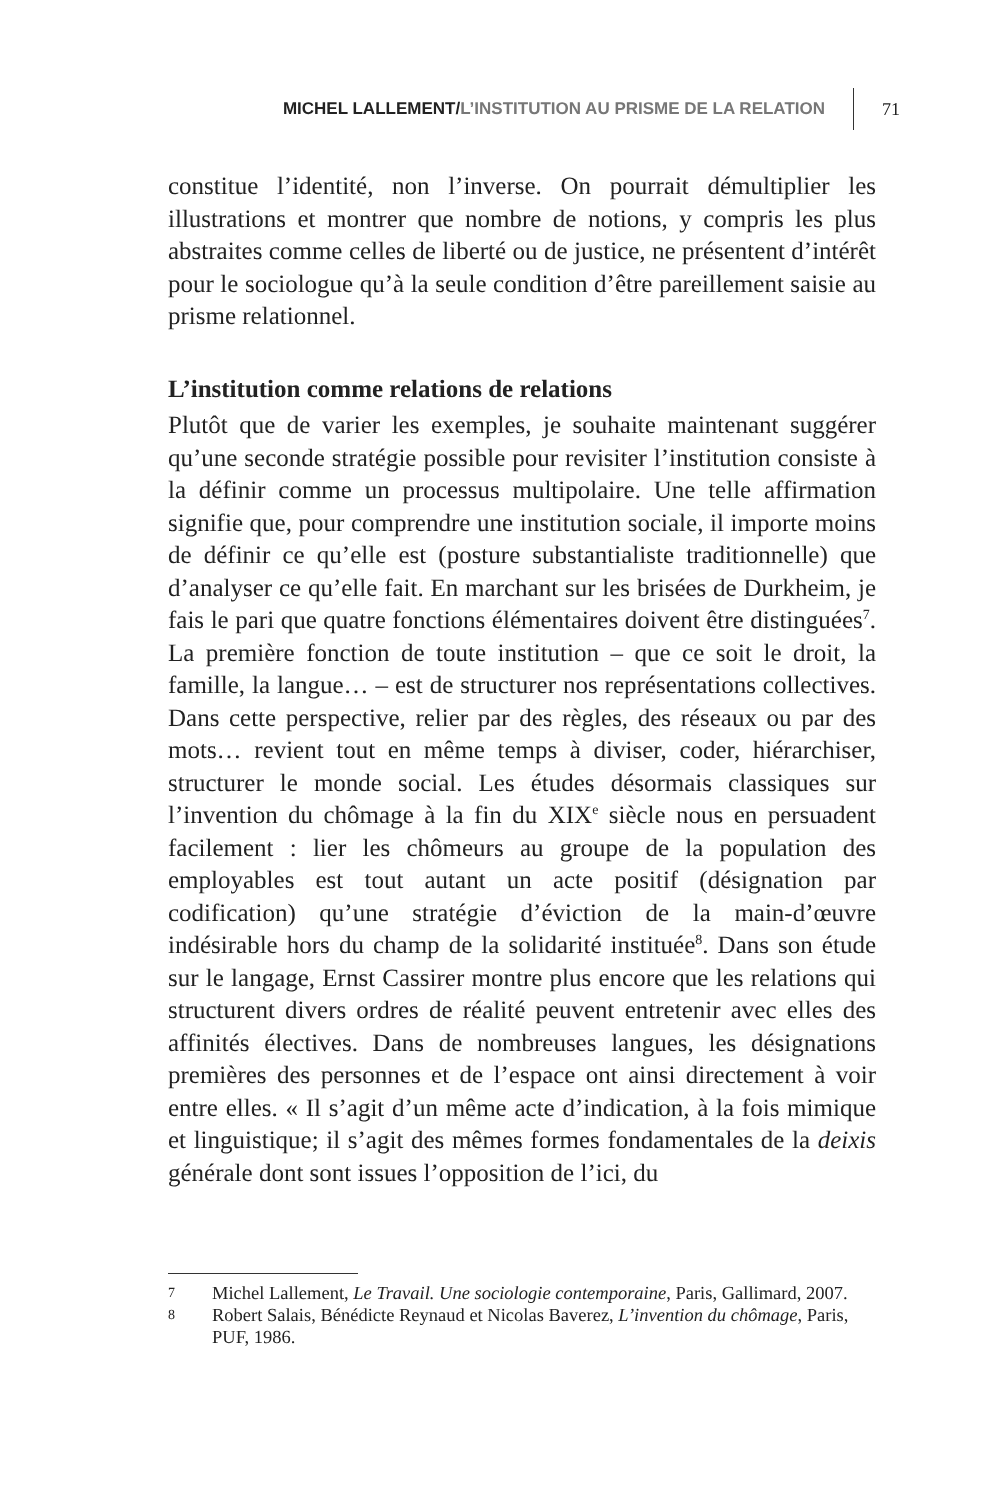MICHEL LALLEMENT/L’INSTITUTION AU PRISME DE LA RELATION 71
constitue l’identité, non l’inverse. On pourrait démultiplier les illustrations et montrer que nombre de notions, y compris les plus abstraites comme celles de liberté ou de justice, ne présentent d’intérêt pour le sociologue qu’à la seule condition d’être pareillement saisie au prisme relationnel.
L’institution comme relations de relations
Plutôt que de varier les exemples, je souhaite maintenant suggérer qu’une seconde stratégie possible pour revisiter l’institution consiste à la définir comme un processus multipolaire. Une telle affirmation signifie que, pour comprendre une institution sociale, il importe moins de définir ce qu’elle est (posture substantialiste traditionnelle) que d’analyser ce qu’elle fait. En marchant sur les brisées de Durkheim, je fais le pari que quatre fonctions élémentaires doivent être distinguées<sup>7</sup>. La première fonction de toute institution – que ce soit le droit, la famille, la langue… – est de structurer nos représentations collectives. Dans cette perspective, relier par des règles, des réseaux ou par des mots… revient tout en même temps à diviser, coder, hiérarchiser, structurer le monde social. Les études désormais classiques sur l’invention du chômage à la fin du XIX<sup>e</sup> siècle nous en persuadent facilement : lier les chômeurs au groupe de la population des employables est tout autant un acte positif (désignation par codification) qu’une stratégie d’éviction de la main-d’œuvre indésirable hors du champ de la solidarité instituée<sup>8</sup>. Dans son étude sur le langage, Ernst Cassirer montre plus encore que les relations qui structurent divers ordres de réalité peuvent entretenir avec elles des affinités électives. Dans de nombreuses langues, les désignations premières des personnes et de l’espace ont ainsi directement à voir entre elles. « Il s’agit d’un même acte d’indication, à la fois mimique et linguistique; il s’agit des mêmes formes fondamentales de la deixis générale dont sont issues l’opposition de l’ici, du
7 Michel Lallement, Le Travail. Une sociologie contemporaine, Paris, Gallimard, 2007.
8 Robert Salais, Bénédicte Reynaud et Nicolas Baverez, L’invention du chômage, Paris, PUF, 1986.